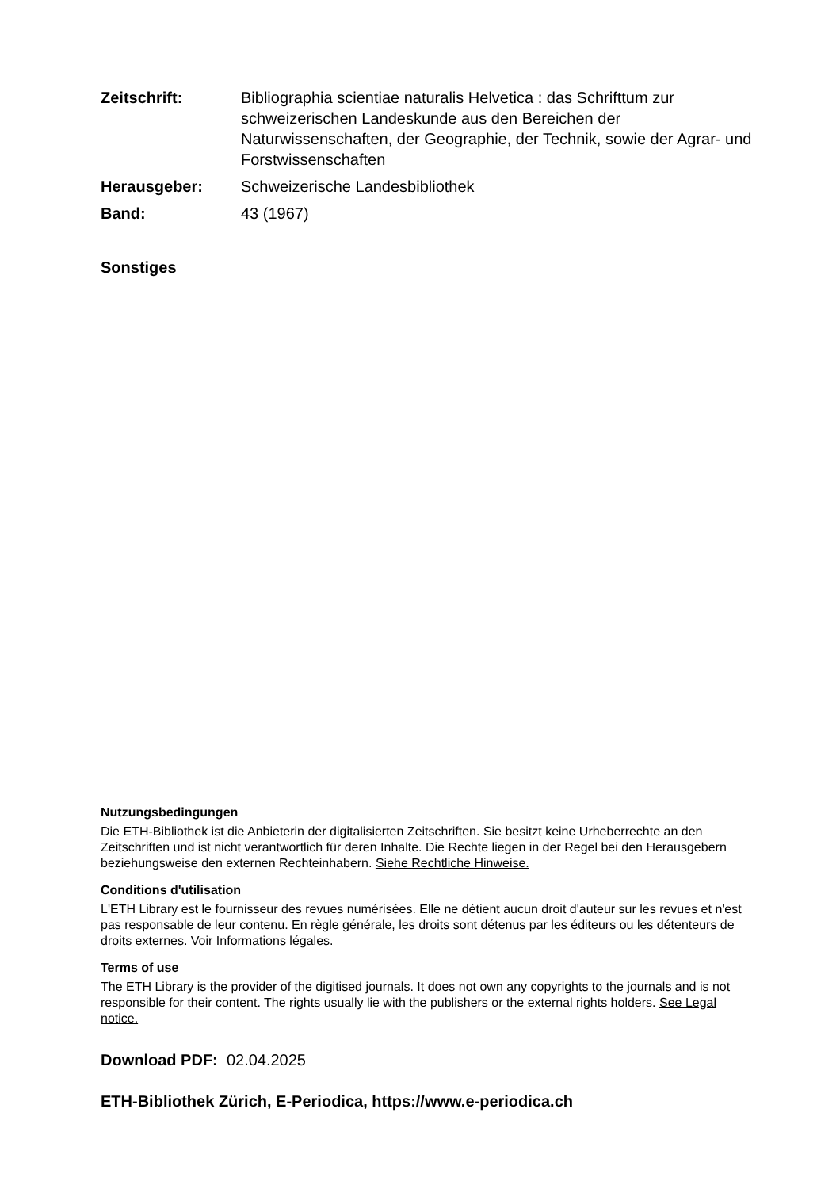Zeitschrift: Bibliographia scientiae naturalis Helvetica : das Schrifttum zur schweizerischen Landeskunde aus den Bereichen der Naturwissenschaften, der Geographie, der Technik, sowie der Agrar- und Forstwissenschaften
Herausgeber: Schweizerische Landesbibliothek
Band: 43 (1967)
Sonstiges
Nutzungsbedingungen
Die ETH-Bibliothek ist die Anbieterin der digitalisierten Zeitschriften. Sie besitzt keine Urheberrechte an den Zeitschriften und ist nicht verantwortlich für deren Inhalte. Die Rechte liegen in der Regel bei den Herausgebern beziehungsweise den externen Rechteinhabern. Siehe Rechtliche Hinweise.
Conditions d'utilisation
L'ETH Library est le fournisseur des revues numérisées. Elle ne détient aucun droit d'auteur sur les revues et n'est pas responsable de leur contenu. En règle générale, les droits sont détenus par les éditeurs ou les détenteurs de droits externes. Voir Informations légales.
Terms of use
The ETH Library is the provider of the digitised journals. It does not own any copyrights to the journals and is not responsible for their content. The rights usually lie with the publishers or the external rights holders. See Legal notice.
Download PDF: 02.04.2025
ETH-Bibliothek Zürich, E-Periodica, https://www.e-periodica.ch